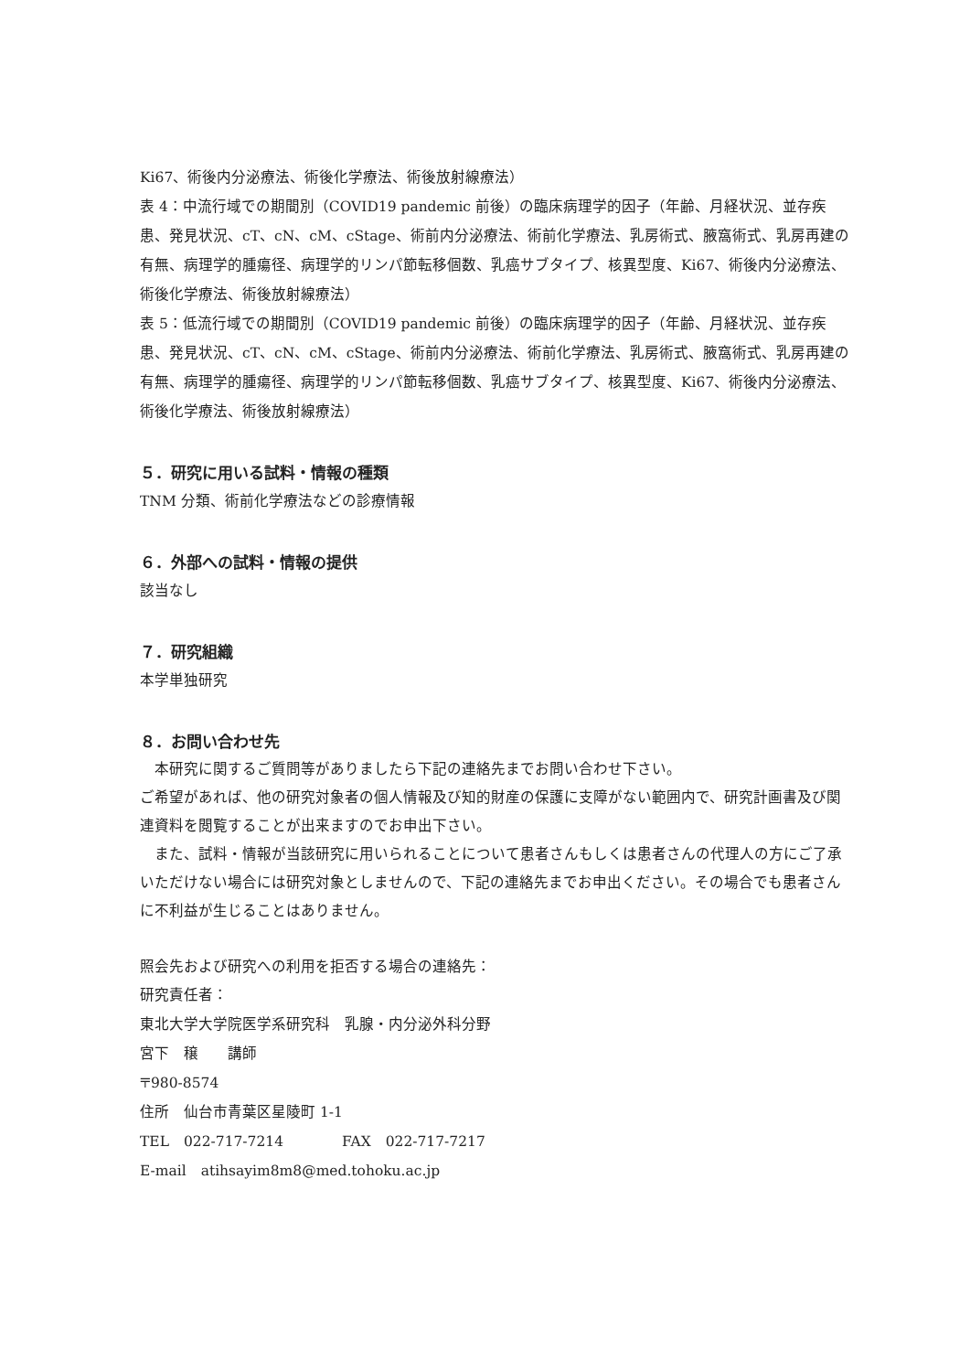Ki67、術後内分泌療法、術後化学療法、術後放射線療法）
表 4：中流行域での期間別（COVID19 pandemic 前後）の臨床病理学的因子（年齢、月経状況、並存疾患、発見状況、cT、cN、cM、cStage、術前内分泌療法、術前化学療法、乳房術式、腋窩術式、乳房再建の有無、病理学的腫瘍径、病理学的リンパ節転移個数、乳癌サブタイプ、核異型度、Ki67、術後内分泌療法、術後化学療法、術後放射線療法）
表 5：低流行域での期間別（COVID19 pandemic 前後）の臨床病理学的因子（年齢、月経状況、並存疾患、発見状況、cT、cN、cM、cStage、術前内分泌療法、術前化学療法、乳房術式、腋窩術式、乳房再建の有無、病理学的腫瘍径、病理学的リンパ節転移個数、乳癌サブタイプ、核異型度、Ki67、術後内分泌療法、術後化学療法、術後放射線療法）
５．研究に用いる試料・情報の種類
TNM 分類、術前化学療法などの診療情報
６．外部への試料・情報の提供
該当なし
７．研究組織
本学単独研究
８．お問い合わせ先
　本研究に関するご質問等がありましたら下記の連絡先までお問い合わせ下さい。
ご希望があれば、他の研究対象者の個人情報及び知的財産の保護に支障がない範囲内で、研究計画書及び関連資料を閲覧することが出来ますのでお申出下さい。
　また、試料・情報が当該研究に用いられることについて患者さんもしくは患者さんの代理人の方にご了承いただけない場合には研究対象としませんので、下記の連絡先までお申出ください。その場合でも患者さんに不利益が生じることはありません。
照会先および研究への利用を拒否する場合の連絡先：
研究責任者：
東北大学大学院医学系研究科　乳腺・内分泌外科分野
宮下　穣　　講師
〒980-8574
住所　仙台市青葉区星陵町 1-1
TEL　022-717-7214　　　　FAX　022-717-7217
E-mail　atihsayim8m8@med.tohoku.ac.jp